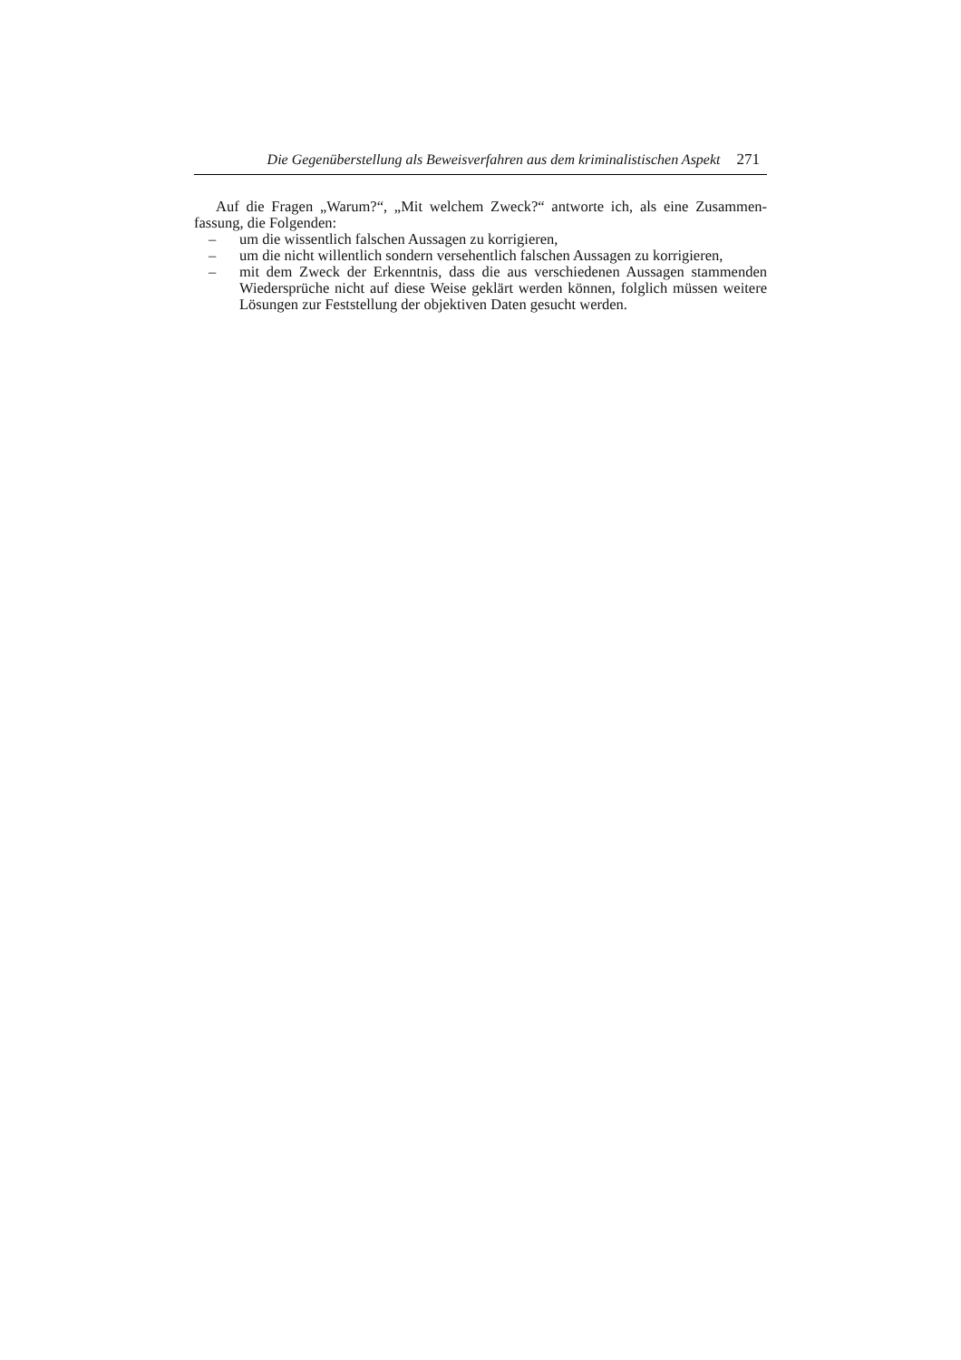Die Gegenüberstellung als Beweisverfahren aus dem kriminalistischen Aspekt 271
Auf die Fragen „Warum?“, „Mit welchem Zweck?“ antworte ich, als eine Zusammen-fassung, die Folgenden:
– um die wissentlich falschen Aussagen zu korrigieren,
– um die nicht willentlich sondern versehentlich falschen Aussagen zu korrigieren,
– mit dem Zweck der Erkenntnis, dass die aus verschiedenen Aussagen stammenden Wiedersprüche nicht auf diese Weise geklärt werden können, folglich müssen weitere Lösungen zur Feststellung der objektiven Daten gesucht werden.